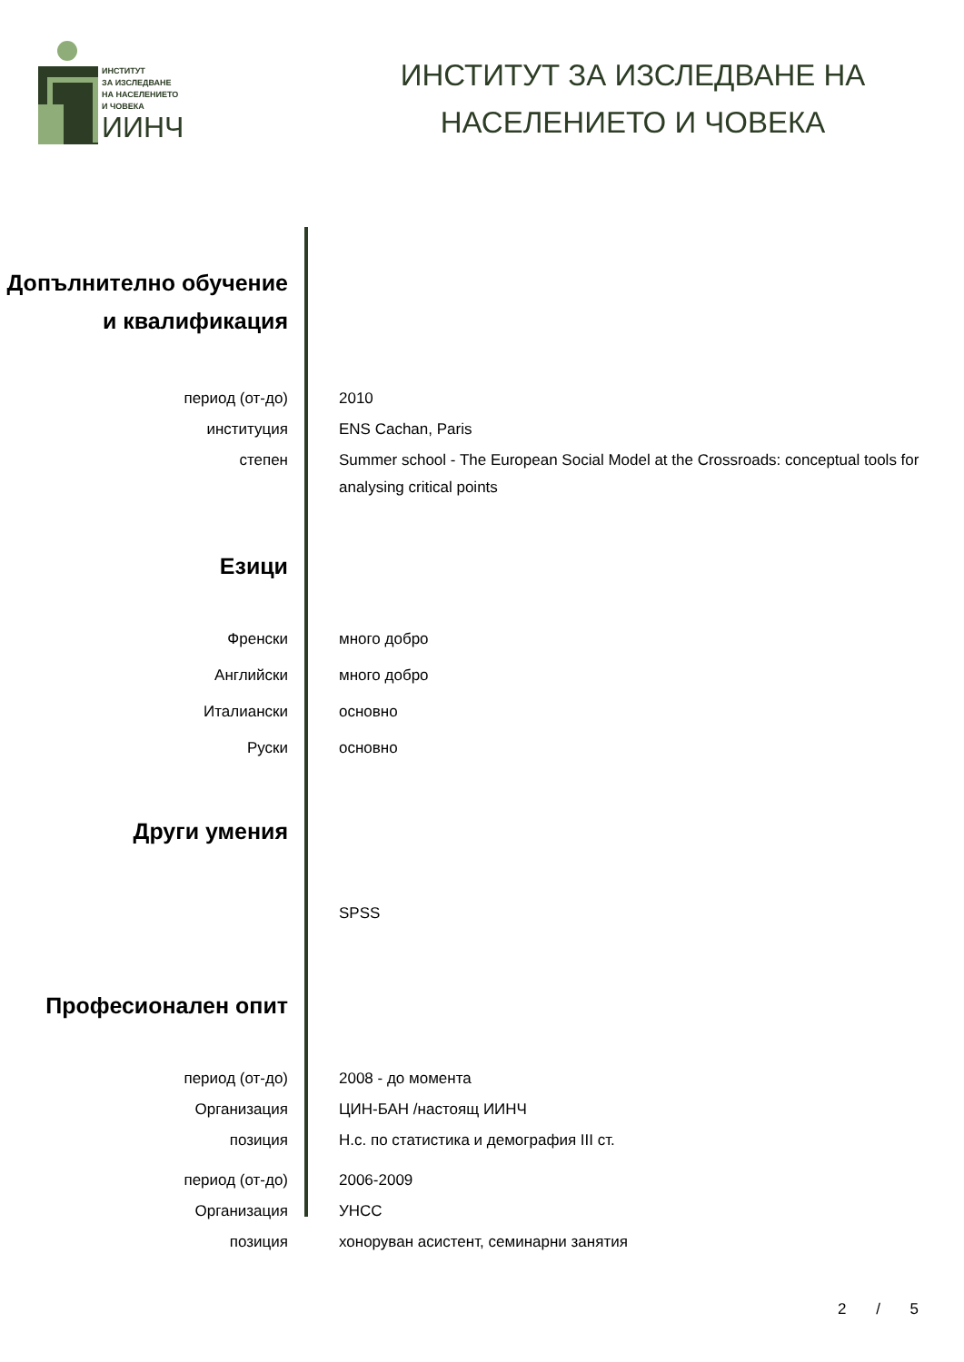ИНСТИТУТ
ЗА ИЗСЛЕДВАНЕ
НА НАСЕЛЕНИЕТО
И ЧОВЕКА
ИИНЧ
ИНСТИТУТ ЗА ИЗСЛЕДВАНЕ НА
НАСЕЛЕНИЕТО И ЧОВЕКА
Допълнително обучение и квалификация
период (от-до) 2010
институция ENS Cachan, Paris
степен Summer school - The European Social Model at the Crossroads: conceptual tools for analysing critical points
Езици
Френски много добро
Английски много добро
Италиански основно
Руски основно
Други умения
SPSS
Професионален опит
период (от-до) 2008 - до момента
Организация ЦИН-БАН /настоящ ИИНЧ
позиция Н.с. по статистика и демография III ст.
период (от-до) 2006-2009
Организация УНСС
позиция хоноруван асистент, семинарни занятия
2 / 5